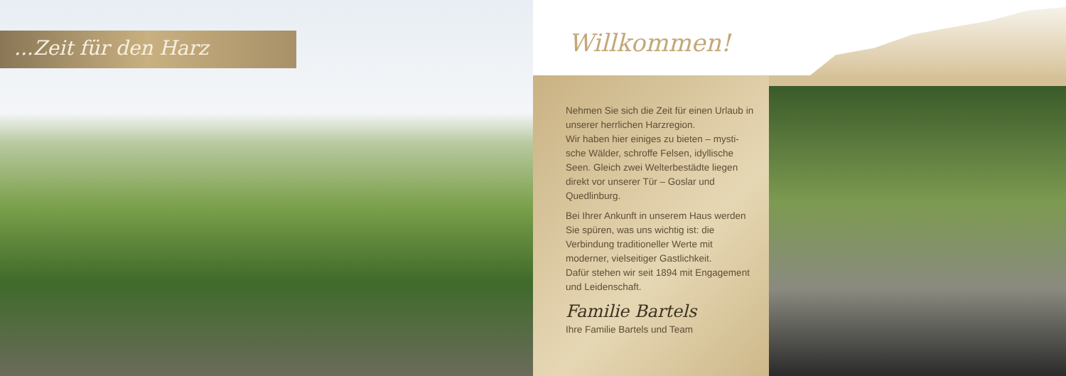...Zeit für den Harz
Willkommen!
Nehmen Sie sich die Zeit für einen Urlaub in unserer herrlichen Harzregion.
Wir haben hier einiges zu bieten – mysti-sche Wälder, schroffe Felsen, idyllische Seen. Gleich zwei Welterbestädte liegen direkt vor unserer Tür – Goslar und Quedlinburg.
Bei Ihrer Ankunft in unserem Haus werden Sie spüren, was uns wichtig ist: die Verbindung traditioneller Werte mit moderner, vielseitiger Gastlichkeit.
Dafür stehen wir seit 1894 mit Engagement und Leidenschaft.
Familie Bartels
Ihre Familie Bartels und Team